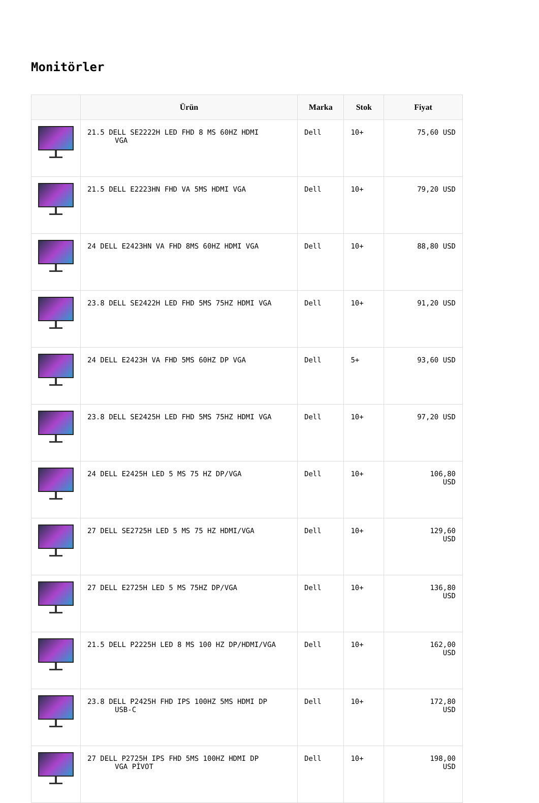Monitörler
| | Ürün | Marka | Stok | Fiyat |
| --- | --- | --- | --- | --- |
| | 21.5 DELL SE2222H LED FHD 8 MS 60HZ HDMI VGA | Dell | 10+ | 75,60 USD |
| | 21.5 DELL E2223HN FHD VA 5MS HDMI VGA | Dell | 10+ | 79,20 USD |
| | 24 DELL E2423HN VA FHD 8MS 60HZ HDMI VGA | Dell | 10+ | 88,80 USD |
| | 23.8 DELL SE2422H LED FHD 5MS 75HZ HDMI VGA | Dell | 10+ | 91,20 USD |
| | 24 DELL E2423H VA FHD 5MS 60HZ DP VGA | Dell | 5+ | 93,60 USD |
| | 23.8 DELL SE2425H LED FHD 5MS 75HZ HDMI VGA | Dell | 10+ | 97,20 USD |
| | 24 DELL E2425H LED 5 MS 75 HZ DP/VGA | Dell | 10+ | 106,80 USD |
| | 27 DELL SE2725H LED 5 MS 75 HZ HDMI/VGA | Dell | 10+ | 129,60 USD |
| | 27 DELL E2725H LED 5 MS 75HZ DP/VGA | Dell | 10+ | 136,80 USD |
| | 21.5 DELL P2225H LED 8 MS 100 HZ DP/HDMI/VGA | Dell | 10+ | 162,00 USD |
| | 23.8 DELL P2425H FHD IPS 100HZ 5MS HDMI DP USB-C | Dell | 10+ | 172,80 USD |
| | 27 DELL P2725H IPS FHD 5MS 100HZ HDMI DP VGA PİVOT | Dell | 10+ | 198,00 USD |